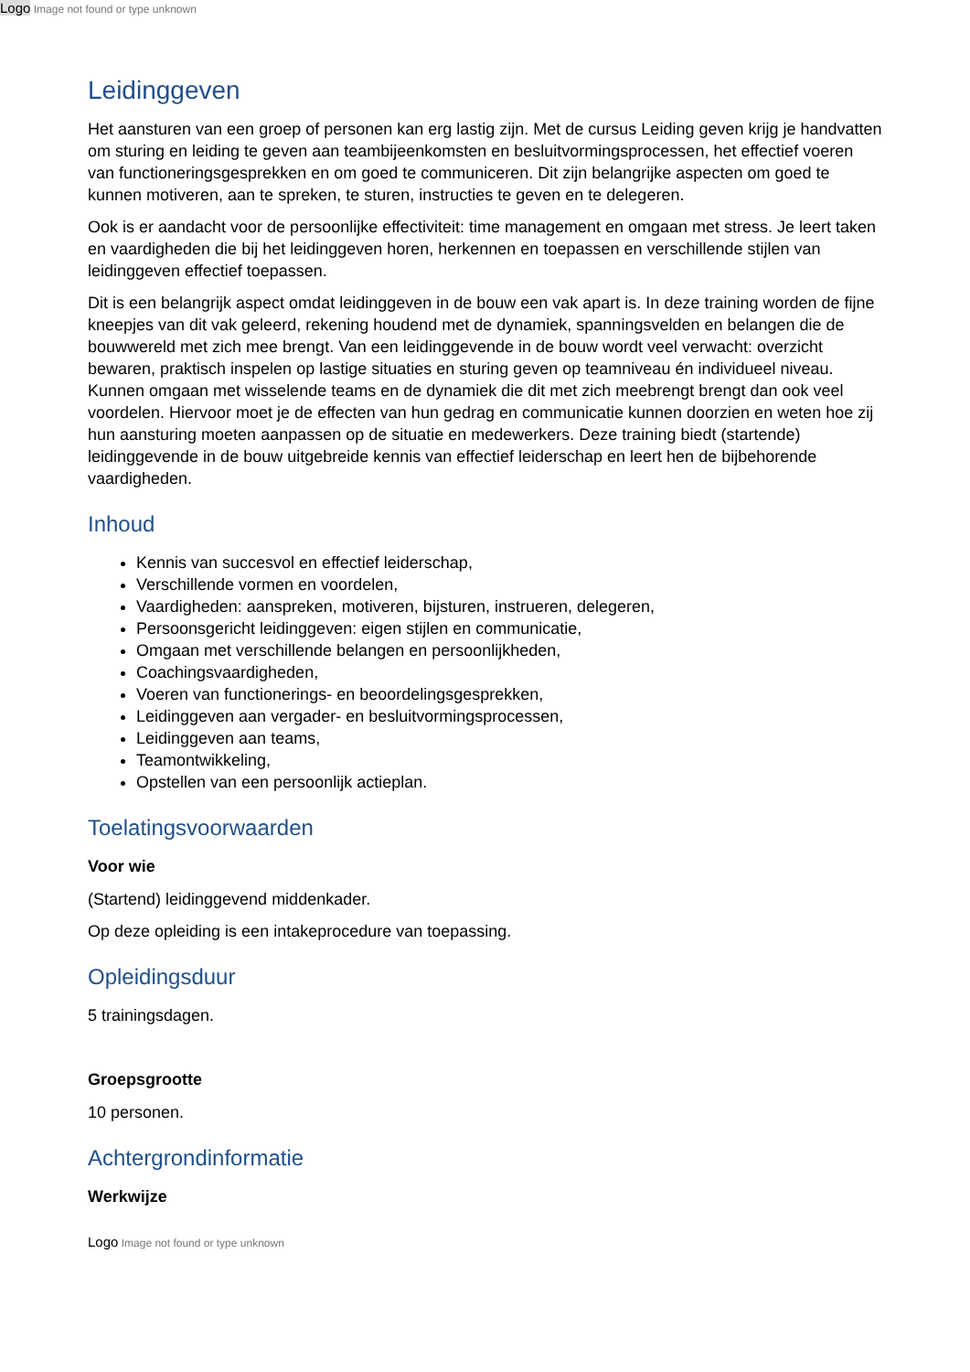Logo Image not found or type unknown
Leidinggeven
Het aansturen van een groep of personen kan erg lastig zijn. Met de cursus Leiding geven krijg je handvatten om sturing en leiding te geven aan teambijeenkomsten en besluitvormingsprocessen, het effectief voeren van functioneringsgesprekken en om goed te communiceren. Dit zijn belangrijke aspecten om goed te kunnen motiveren, aan te spreken, te sturen, instructies te geven en te delegeren.
Ook is er aandacht voor de persoonlijke effectiviteit: time management en omgaan met stress. Je leert taken en vaardigheden die bij het leidinggeven horen, herkennen en toepassen en verschillende stijlen van leidinggeven effectief toepassen.
Dit is een belangrijk aspect omdat leidinggeven in de bouw een vak apart is. In deze training worden de fijne kneepjes van dit vak geleerd, rekening houdend met de dynamiek, spanningsvelden en belangen die de bouwwereld met zich mee brengt. Van een leidinggevende in de bouw wordt veel verwacht: overzicht bewaren, praktisch inspelen op lastige situaties en sturing geven op teamniveau én individueel niveau. Kunnen omgaan met wisselende teams en de dynamiek die dit met zich meebrengt brengt dan ook veel voordelen. Hiervoor moet je de effecten van hun gedrag en communicatie kunnen doorzien en weten hoe zij hun aansturing moeten aanpassen op de situatie en medewerkers. Deze training biedt (startende) leidinggevende in de bouw uitgebreide kennis van effectief leiderschap en leert hen de bijbehorende vaardigheden.
Inhoud
Kennis van succesvol en effectief leiderschap,
Verschillende vormen en voordelen,
Vaardigheden: aanspreken, motiveren, bijsturen, instrueren, delegeren,
Persoonsgericht leidinggeven: eigen stijlen en communicatie,
Omgaan met verschillende belangen en persoonlijkheden,
Coachingsvaardigheden,
Voeren van functionerings- en beoordelingsgesprekken,
Leidinggeven aan vergader- en besluitvormingsprocessen,
Leidinggeven aan teams,
Teamontwikkeling,
Opstellen van een persoonlijk actieplan.
Toelatingsvoorwaarden
Voor wie
(Startend) leidinggevend middenkader.
Op deze opleiding is een intakeprocedure van toepassing.
Opleidingsduur
5 trainingsdagen.
Groepsgrootte
10 personen.
Achtergrondinformatie
Werkwijze
Logo Image not found or type unknown